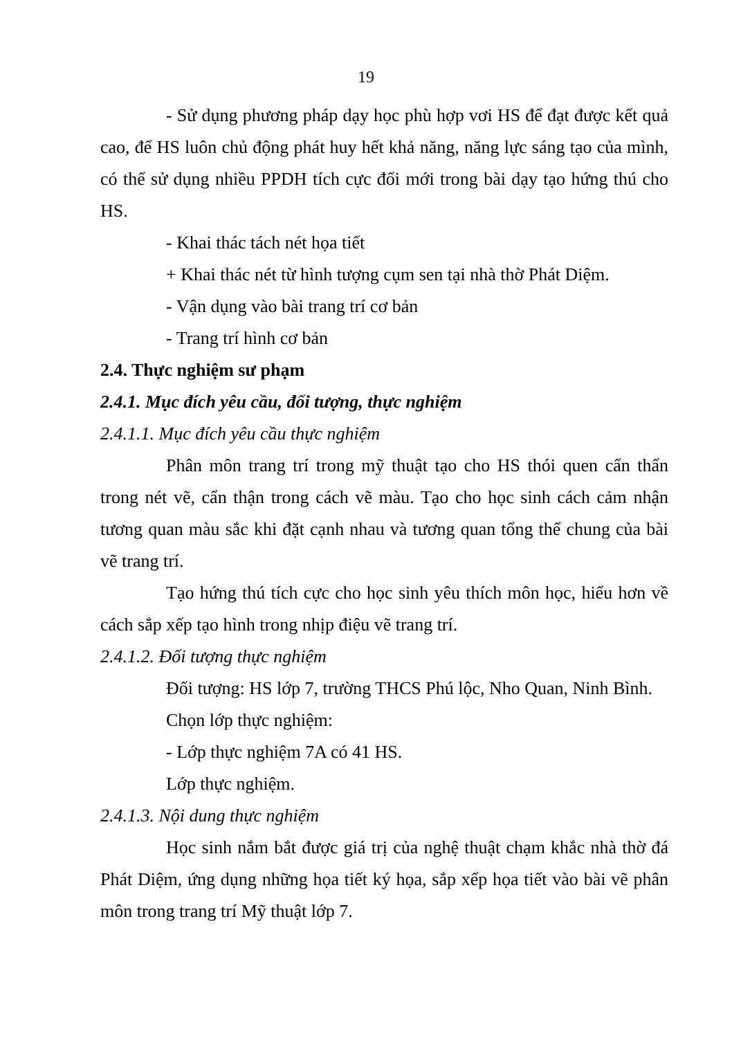19
- Sử dụng phương pháp dạy học phù hợp vơi HS để đạt được kết quả cao, để HS luôn chủ động phát huy hết khả năng, năng lực sáng tạo của mình, có thể sử dụng nhiều PPDH tích cực đổi mới trong bài dạy tạo hứng thú cho HS.
- Khai thác tách nét họa tiết
+ Khai thác nét từ hình tượng cụm sen tại nhà thờ Phát Diệm.
- Vận dụng vào bài trang trí cơ bản
- Trang trí hình cơ bản
2.4. Thực nghiệm sư phạm
2.4.1. Mục đích yêu cầu, đối tượng, thực nghiệm
2.4.1.1. Mục đích yêu cầu thực nghiệm
Phân môn trang trí trong mỹ thuật tạo cho HS thói quen cẩn thẩn trong nét vẽ, cẩn thận trong cách vẽ màu. Tạo cho học sinh cách cảm nhận tương quan màu sắc khi đặt cạnh nhau và tương quan tổng thể chung của bài vẽ trang trí.
Tạo hứng thú tích cực cho học sinh yêu thích môn học, hiểu hơn về cách sắp xếp tạo hình trong nhịp điệu vẽ trang trí.
2.4.1.2. Đối tượng thực nghiệm
Đối tượng: HS lớp 7, trường THCS Phú lộc, Nho Quan, Ninh Bình.
Chọn lớp thực nghiệm:
- Lớp thực nghiệm 7A có 41 HS.
Lớp thực nghiệm.
2.4.1.3. Nội dung thực nghiệm
Học sinh nắm bắt được giá trị của nghệ thuật chạm khắc nhà thờ đá Phát Diệm, ứng dụng những họa tiết ký họa, sắp xếp họa tiết vào bài vẽ phân môn trong trang trí Mỹ thuật lớp 7.